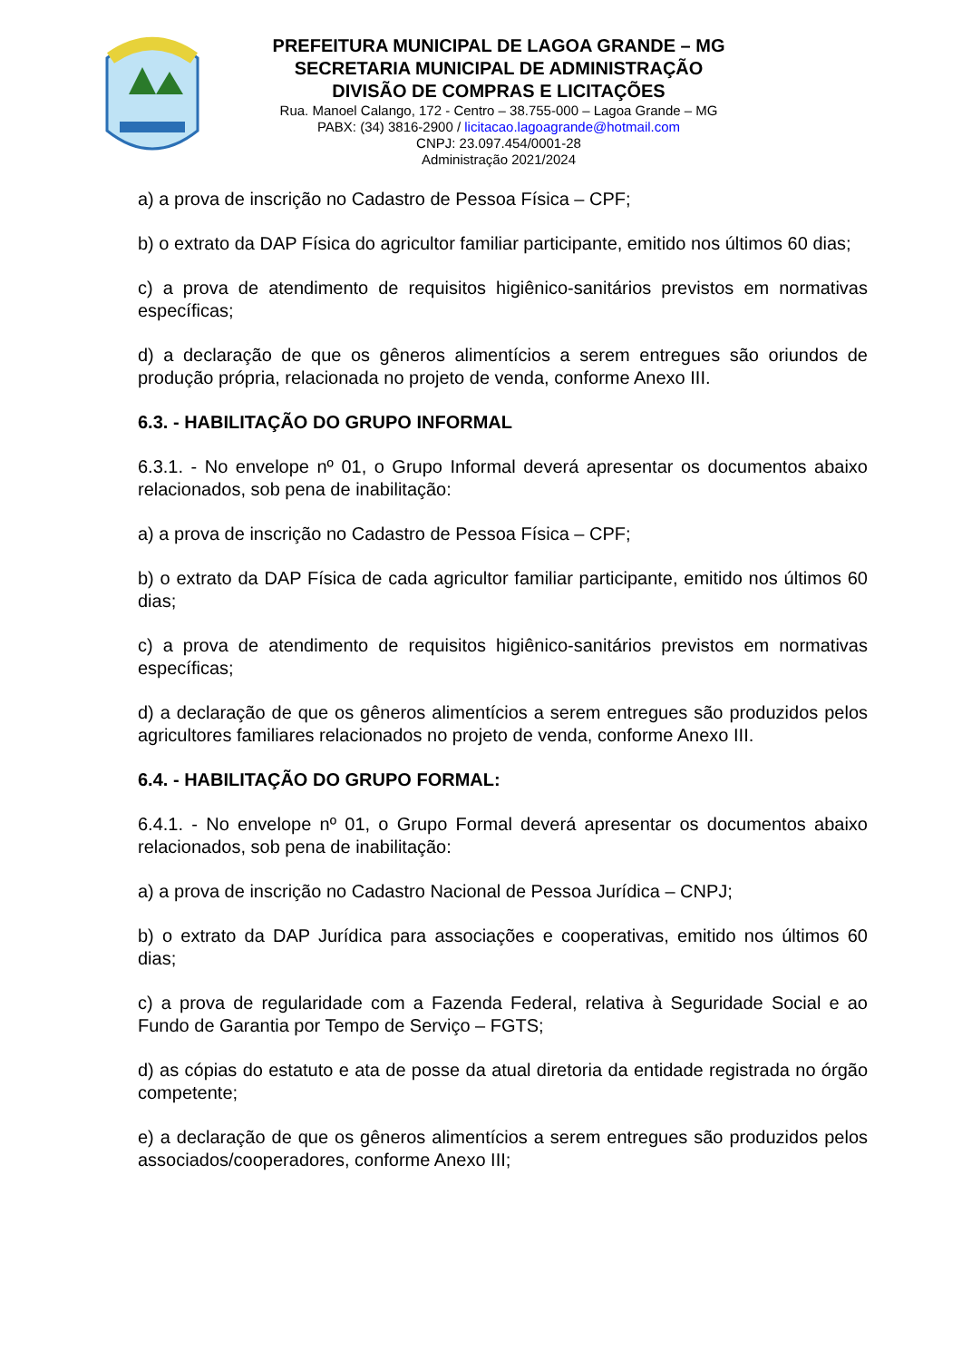PREFEITURA MUNICIPAL DE LAGOA GRANDE – MG
SECRETARIA MUNICIPAL DE ADMINISTRAÇÃO
DIVISÃO DE COMPRAS E LICITAÇÕES
Rua. Manoel Calango, 172 - Centro – 38.755-000 – Lagoa Grande – MG
PABX: (34) 3816-2900 / licitacao.lagoagrande@hotmail.com
CNPJ: 23.097.454/0001-28
Administração 2021/2024
a) a prova de inscrição no Cadastro de Pessoa Física – CPF;
b) o extrato da DAP Física do agricultor familiar participante, emitido nos últimos 60 dias;
c) a prova de atendimento de requisitos higiênico-sanitários previstos em normativas específicas;
d) a declaração de que os gêneros alimentícios a serem entregues são oriundos de produção própria, relacionada no projeto de venda, conforme Anexo III.
6.3. - HABILITAÇÃO DO GRUPO INFORMAL
6.3.1. - No envelope nº 01, o Grupo Informal deverá apresentar os documentos abaixo relacionados, sob pena de inabilitação:
a) a prova de inscrição no Cadastro de Pessoa Física – CPF;
b) o extrato da DAP Física de cada agricultor familiar participante, emitido nos últimos 60 dias;
c) a prova de atendimento de requisitos higiênico-sanitários previstos em normativas específicas;
d) a declaração de que os gêneros alimentícios a serem entregues são produzidos pelos agricultores familiares relacionados no projeto de venda, conforme Anexo III.
6.4. - HABILITAÇÃO DO GRUPO FORMAL:
6.4.1. - No envelope nº 01, o Grupo Formal deverá apresentar os documentos abaixo relacionados, sob pena de inabilitação:
a) a prova de inscrição no Cadastro Nacional de Pessoa Jurídica – CNPJ;
b) o extrato da DAP Jurídica para associações e cooperativas, emitido nos últimos 60 dias;
c) a prova de regularidade com a Fazenda Federal, relativa à Seguridade Social e ao Fundo de Garantia por Tempo de Serviço – FGTS;
d) as cópias do estatuto e ata de posse da atual diretoria da entidade registrada no órgão competente;
e) a declaração de que os gêneros alimentícios a serem entregues são produzidos pelos associados/cooperadores, conforme Anexo III;